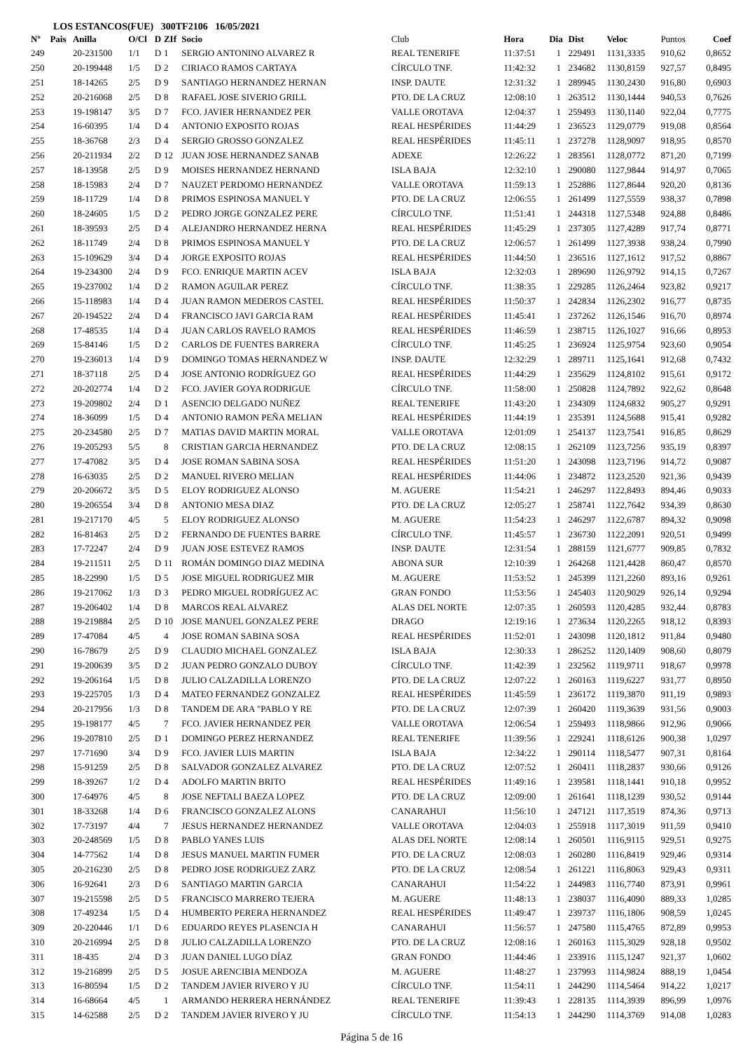LOS ESTANCOS(FUE) 300TF2106 16/05/2021
| Nº | Pais | Anilla | O/Cl | D | ZIf | Socio | Club | Hora | Dia | Dist | Veloc | Puntos | Coef |
| --- | --- | --- | --- | --- | --- | --- | --- | --- | --- | --- | --- | --- | --- |
| 249 | | 20-231500 | 1/1 | D | 1 | SERGIO ANTONINO ALVAREZ R | REAL TENERIFE | 11:37:51 | 1 | 229491 | 1131,3335 | 910,62 | 0,8652 |
| 250 | | 20-199448 | 1/5 | D | 2 | CIRIACO RAMOS CARTAYA | CÍRCULO TNF. | 11:42:32 | 1 | 234682 | 1130,8159 | 927,57 | 0,8495 |
| 251 | | 18-14265 | 2/5 | D | 9 | SANTIAGO HERNANDEZ HERNAN | INSP. DAUTE | 12:31:32 | 1 | 289945 | 1130,2430 | 916,80 | 0,6903 |
| 252 | | 20-216068 | 2/5 | D | 8 | RAFAEL JOSE SIVERIO GRILL | PTO. DE LA CRUZ | 12:08:10 | 1 | 263512 | 1130,1444 | 940,53 | 0,7626 |
| 253 | | 19-198147 | 3/5 | D | 7 | FCO. JAVIER HERNANDEZ PER | VALLE OROTAVA | 12:04:37 | 1 | 259493 | 1130,1140 | 922,04 | 0,7775 |
| 254 | | 16-60395 | 1/4 | D | 4 | ANTONIO EXPOSITO ROJAS | REAL HESPÉRIDES | 11:44:29 | 1 | 236523 | 1129,0779 | 919,08 | 0,8564 |
| 255 | | 18-36768 | 2/3 | D | 4 | SERGIO GROSSO GONZALEZ | REAL HESPÉRIDES | 11:45:11 | 1 | 237278 | 1128,9097 | 918,95 | 0,8570 |
| 256 | | 20-211934 | 2/2 | D | 12 | JUAN JOSE HERNANDEZ SANAB | ADEXE | 12:26:22 | 1 | 283561 | 1128,0772 | 871,20 | 0,7199 |
| 257 | | 18-13958 | 2/5 | D | 9 | MOISES HERNANDEZ HERNAND | ISLA BAJA | 12:32:10 | 1 | 290080 | 1127,9844 | 914,97 | 0,7065 |
| 258 | | 18-15983 | 2/4 | D | 7 | NAUZET PERDOMO HERNANDEZ | VALLE OROTAVA | 11:59:13 | 1 | 252886 | 1127,8644 | 920,20 | 0,8136 |
| 259 | | 18-11729 | 1/4 | D | 8 | PRIMOS ESPINOSA MANUEL Y | PTO. DE LA CRUZ | 12:06:55 | 1 | 261499 | 1127,5559 | 938,37 | 0,7898 |
| 260 | | 18-24605 | 1/5 | D | 2 | PEDRO JORGE GONZALEZ PERE | CÍRCULO TNF. | 11:51:41 | 1 | 244318 | 1127,5348 | 924,88 | 0,8486 |
| 261 | | 18-39593 | 2/5 | D | 4 | ALEJANDRO HERNANDEZ HERNA | REAL HESPÉRIDES | 11:45:29 | 1 | 237305 | 1127,4289 | 917,74 | 0,8771 |
| 262 | | 18-11749 | 2/4 | D | 8 | PRIMOS ESPINOSA MANUEL Y | PTO. DE LA CRUZ | 12:06:57 | 1 | 261499 | 1127,3938 | 938,24 | 0,7990 |
| 263 | | 15-109629 | 3/4 | D | 4 | JORGE EXPOSITO ROJAS | REAL HESPÉRIDES | 11:44:50 | 1 | 236516 | 1127,1612 | 917,52 | 0,8867 |
| 264 | | 19-234300 | 2/4 | D | 9 | FCO. ENRIQUE MARTIN ACEV | ISLA BAJA | 12:32:03 | 1 | 289690 | 1126,9792 | 914,15 | 0,7267 |
| 265 | | 19-237002 | 1/4 | D | 2 | RAMON AGUILAR PEREZ | CÍRCULO TNF. | 11:38:35 | 1 | 229285 | 1126,2464 | 923,82 | 0,9217 |
| 266 | | 15-118983 | 1/4 | D | 4 | JUAN RAMON MEDEROS CASTEL | REAL HESPÉRIDES | 11:50:37 | 1 | 242834 | 1126,2302 | 916,77 | 0,8735 |
| 267 | | 20-194522 | 2/4 | D | 4 | FRANCISCO JAVI GARCIA RAM | REAL HESPÉRIDES | 11:45:41 | 1 | 237262 | 1126,1546 | 916,70 | 0,8974 |
| 268 | | 17-48535 | 1/4 | D | 4 | JUAN CARLOS RAVELO RAMOS | REAL HESPÉRIDES | 11:46:59 | 1 | 238715 | 1126,1027 | 916,66 | 0,8953 |
| 269 | | 15-84146 | 1/5 | D | 2 | CARLOS DE FUENTES BARRERA | CÍRCULO TNF. | 11:45:25 | 1 | 236924 | 1125,9754 | 923,60 | 0,9054 |
| 270 | | 19-236013 | 1/4 | D | 9 | DOMINGO TOMAS HERNANDEZ W | INSP. DAUTE | 12:32:29 | 1 | 289711 | 1125,1641 | 912,68 | 0,7432 |
| 271 | | 18-37118 | 2/5 | D | 4 | JOSE ANTONIO RODRÍGUEZ GO | REAL HESPÉRIDES | 11:44:29 | 1 | 235629 | 1124,8102 | 915,61 | 0,9172 |
| 272 | | 20-202774 | 1/4 | D | 2 | FCO. JAVIER GOYA RODRIGUE | CÍRCULO TNF. | 11:58:00 | 1 | 250828 | 1124,7892 | 922,62 | 0,8648 |
| 273 | | 19-209802 | 2/4 | D | 1 | ASENCIO DELGADO NUÑEZ | REAL TENERIFE | 11:43:20 | 1 | 234309 | 1124,6832 | 905,27 | 0,9291 |
| 274 | | 18-36099 | 1/5 | D | 4 | ANTONIO RAMON PEÑA MELIAN | REAL HESPÉRIDES | 11:44:19 | 1 | 235391 | 1124,5688 | 915,41 | 0,9282 |
| 275 | | 20-234580 | 2/5 | D | 7 | MATIAS DAVID MARTIN MORAL | VALLE OROTAVA | 12:01:09 | 1 | 254137 | 1123,7541 | 916,85 | 0,8629 |
| 276 | | 19-205293 | 5/5 | | 8 | CRISTIAN GARCIA HERNANDEZ | PTO. DE LA CRUZ | 12:08:15 | 1 | 262109 | 1123,7256 | 935,19 | 0,8397 |
| 277 | | 17-47082 | 3/5 | D | 4 | JOSE ROMAN SABINA SOSA | REAL HESPÉRIDES | 11:51:20 | 1 | 243098 | 1123,7196 | 914,72 | 0,9087 |
| 278 | | 16-63035 | 2/5 | D | 2 | MANUEL RIVERO MELIAN | REAL HESPÉRIDES | 11:44:06 | 1 | 234872 | 1123,2520 | 921,36 | 0,9439 |
| 279 | | 20-206672 | 3/5 | D | 5 | ELOY RODRIGUEZ ALONSO | M. AGUERE | 11:54:21 | 1 | 246297 | 1122,8493 | 894,46 | 0,9033 |
| 280 | | 19-206554 | 3/4 | D | 8 | ANTONIO MESA DIAZ | PTO. DE LA CRUZ | 12:05:27 | 1 | 258741 | 1122,7642 | 934,39 | 0,8630 |
| 281 | | 19-217170 | 4/5 | | 5 | ELOY RODRIGUEZ ALONSO | M. AGUERE | 11:54:23 | 1 | 246297 | 1122,6787 | 894,32 | 0,9098 |
| 282 | | 16-81463 | 2/5 | D | 2 | FERNANDO DE FUENTES BARRE | CÍRCULO TNF. | 11:45:57 | 1 | 236730 | 1122,2091 | 920,51 | 0,9499 |
| 283 | | 17-72247 | 2/4 | D | 9 | JUAN JOSE ESTEVEZ RAMOS | INSP. DAUTE | 12:31:54 | 1 | 288159 | 1121,6777 | 909,85 | 0,7832 |
| 284 | | 19-211511 | 2/5 | D | 11 | ROMÁN DOMINGO DIAZ MEDINA | ABONA SUR | 12:10:39 | 1 | 264268 | 1121,4428 | 860,47 | 0,8570 |
| 285 | | 18-22990 | 1/5 | D | 5 | JOSE MIGUEL RODRIGUEZ MIR | M. AGUERE | 11:53:52 | 1 | 245399 | 1121,2260 | 893,16 | 0,9261 |
| 286 | | 19-217062 | 1/3 | D | 3 | PEDRO MIGUEL RODRÍGUEZ AC | GRAN FONDO | 11:53:56 | 1 | 245403 | 1120,9029 | 926,14 | 0,9294 |
| 287 | | 19-206402 | 1/4 | D | 8 | MARCOS REAL ALVAREZ | ALAS DEL NORTE | 12:07:35 | 1 | 260593 | 1120,4285 | 932,44 | 0,8783 |
| 288 | | 19-219884 | 2/5 | D | 10 | JOSE MANUEL GONZALEZ PERE | DRAGO | 12:19:16 | 1 | 273634 | 1120,2265 | 918,12 | 0,8393 |
| 289 | | 17-47084 | 4/5 | | 4 | JOSE ROMAN SABINA SOSA | REAL HESPÉRIDES | 11:52:01 | 1 | 243098 | 1120,1812 | 911,84 | 0,9480 |
| 290 | | 16-78679 | 2/5 | D | 9 | CLAUDIO MICHAEL GONZALEZ | ISLA BAJA | 12:30:33 | 1 | 286252 | 1120,1409 | 908,60 | 0,8079 |
| 291 | | 19-200639 | 3/5 | D | 2 | JUAN PEDRO GONZALO DUBOY | CÍRCULO TNF. | 11:42:39 | 1 | 232562 | 1119,9711 | 918,67 | 0,9978 |
| 292 | | 19-206164 | 1/5 | D | 8 | JULIO CALZADILLA LORENZO | PTO. DE LA CRUZ | 12:07:22 | 1 | 260163 | 1119,6227 | 931,77 | 0,8950 |
| 293 | | 19-225705 | 1/3 | D | 4 | MATEO FERNANDEZ GONZALEZ | REAL HESPÉRIDES | 11:45:59 | 1 | 236172 | 1119,3870 | 911,19 | 0,9893 |
| 294 | | 20-217956 | 1/3 | D | 8 | TANDEM DE ARA "PABLO Y RE | PTO. DE LA CRUZ | 12:07:39 | 1 | 260420 | 1119,3639 | 931,56 | 0,9003 |
| 295 | | 19-198177 | 4/5 | | 7 | FCO. JAVIER HERNANDEZ PER | VALLE OROTAVA | 12:06:54 | 1 | 259493 | 1118,9866 | 912,96 | 0,9066 |
| 296 | | 19-207810 | 2/5 | D | 1 | DOMINGO PEREZ HERNANDEZ | REAL TENERIFE | 11:39:56 | 1 | 229241 | 1118,6126 | 900,38 | 1,0297 |
| 297 | | 17-71690 | 3/4 | D | 9 | FCO. JAVIER LUIS MARTIN | ISLA BAJA | 12:34:22 | 1 | 290114 | 1118,5477 | 907,31 | 0,8164 |
| 298 | | 15-91259 | 2/5 | D | 8 | SALVADOR GONZALEZ ALVAREZ | PTO. DE LA CRUZ | 12:07:52 | 1 | 260411 | 1118,2837 | 930,66 | 0,9126 |
| 299 | | 18-39267 | 1/2 | D | 4 | ADOLFO MARTIN BRITO | REAL HESPÉRIDES | 11:49:16 | 1 | 239581 | 1118,1441 | 910,18 | 0,9952 |
| 300 | | 17-64976 | 4/5 | | 8 | JOSE NEFTALI BAEZA LOPEZ | PTO. DE LA CRUZ | 12:09:00 | 1 | 261641 | 1118,1239 | 930,52 | 0,9144 |
| 301 | | 18-33268 | 1/4 | D | 6 | FRANCISCO GONZALEZ ALONS | CANARAHUI | 11:56:10 | 1 | 247121 | 1117,3519 | 874,36 | 0,9713 |
| 302 | | 17-73197 | 4/4 | | 7 | JESUS HERNANDEZ HERNANDEZ | VALLE OROTAVA | 12:04:03 | 1 | 255918 | 1117,3019 | 911,59 | 0,9410 |
| 303 | | 20-248569 | 1/5 | D | 8 | PABLO YANES LUIS | ALAS DEL NORTE | 12:08:14 | 1 | 260501 | 1116,9115 | 929,51 | 0,9275 |
| 304 | | 14-77562 | 1/4 | D | 8 | JESUS MANUEL MARTIN FUMER | PTO. DE LA CRUZ | 12:08:03 | 1 | 260280 | 1116,8419 | 929,46 | 0,9314 |
| 305 | | 20-216230 | 2/5 | D | 8 | PEDRO JOSE RODRIGUEZ ZARZ | PTO. DE LA CRUZ | 12:08:54 | 1 | 261221 | 1116,8063 | 929,43 | 0,9311 |
| 306 | | 16-92641 | 2/3 | D | 6 | SANTIAGO MARTIN GARCIA | CANARAHUI | 11:54:22 | 1 | 244983 | 1116,7740 | 873,91 | 0,9961 |
| 307 | | 19-215598 | 2/5 | D | 5 | FRANCISCO MARRERO TEJERA | M. AGUERE | 11:48:13 | 1 | 238037 | 1116,4090 | 889,33 | 1,0285 |
| 308 | | 17-49234 | 1/5 | D | 4 | HUMBERTO PERERA HERNANDEZ | REAL HESPÉRIDES | 11:49:47 | 1 | 239737 | 1116,1806 | 908,59 | 1,0245 |
| 309 | | 20-220446 | 1/1 | D | 6 | EDUARDO REYES PLASENCIA H | CANARAHUI | 11:56:57 | 1 | 247580 | 1115,4765 | 872,89 | 0,9953 |
| 310 | | 20-216994 | 2/5 | D | 8 | JULIO CALZADILLA LORENZO | PTO. DE LA CRUZ | 12:08:16 | 1 | 260163 | 1115,3029 | 928,18 | 0,9502 |
| 311 | | 18-435 | 2/4 | D | 3 | JUAN DANIEL LUGO DÍAZ | GRAN FONDO | 11:44:46 | 1 | 233916 | 1115,1247 | 921,37 | 1,0602 |
| 312 | | 19-216899 | 2/5 | D | 5 | JOSUE ARENCIBIA MENDOZA | M. AGUERE | 11:48:27 | 1 | 237993 | 1114,9824 | 888,19 | 1,0454 |
| 313 | | 16-80594 | 1/5 | D | 2 | TANDEM JAVIER RIVERO Y JU | CÍRCULO TNF. | 11:54:11 | 1 | 244290 | 1114,5464 | 914,22 | 1,0217 |
| 314 | | 16-68664 | 4/5 | | 1 | ARMANDO HERRERA HERNÁNDEZ | REAL TENERIFE | 11:39:43 | 1 | 228135 | 1114,3939 | 896,99 | 1,0976 |
| 315 | | 14-62588 | 2/5 | D | 2 | TANDEM JAVIER RIVERO Y JU | CÍRCULO TNF. | 11:54:13 | 1 | 244290 | 1114,3769 | 914,08 | 1,0283 |
Página 5 de 16